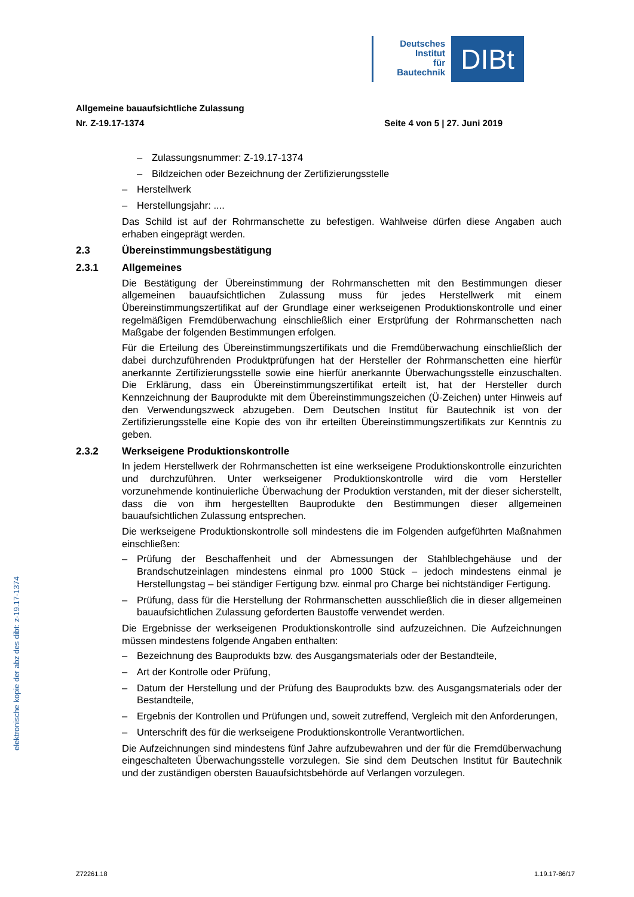Deutsches
Institut
für
Bautechnik
DIBt
Allgemeine bauaufsichtliche Zulassung
Nr. Z-19.17-1374 Seite 4 von 5 | 27. Juni 2019
– Zulassungsnummer: Z-19.17-1374
– Bildzeichen oder Bezeichnung der Zertifizierungsstelle
– Herstellwerk
– Herstellungsjahr: ....
Das Schild ist auf der Rohrmanschette zu befestigen. Wahlweise dürfen diese Angaben auch erhaben eingeprägt werden.
2.3 Übereinstimmungsbestätigung
2.3.1 Allgemeines
Die Bestätigung der Übereinstimmung der Rohrmanschetten mit den Bestimmungen dieser allgemeinen bauaufsichtlichen Zulassung muss für jedes Herstellwerk mit einem Übereinstimmungszertifikat auf der Grundlage einer werkseigenen Produktionskontrolle und einer regelmäßigen Fremdüberwachung einschließlich einer Erstprüfung der Rohrmanschetten nach Maßgabe der folgenden Bestimmungen erfolgen.
Für die Erteilung des Übereinstimmungszertifikats und die Fremdüberwachung einschließlich der dabei durchzuführenden Produktprüfungen hat der Hersteller der Rohrmanschetten eine hierfür anerkannte Zertifizierungsstelle sowie eine hierfür anerkannte Überwachungsstelle einzuschalten. Die Erklärung, dass ein Übereinstimmungszertifikat erteilt ist, hat der Hersteller durch Kennzeichnung der Bauprodukte mit dem Übereinstimmungszeichen (Ü-Zeichen) unter Hinweis auf den Verwendungszweck abzugeben. Dem Deutschen Institut für Bautechnik ist von der Zertifizierungsstelle eine Kopie des von ihr erteilten Übereinstimmungszertifikats zur Kenntnis zu geben.
2.3.2 Werkseigene Produktionskontrolle
In jedem Herstellwerk der Rohrmanschetten ist eine werkseigene Produktionskontrolle einzurichten und durchzuführen. Unter werkseigener Produktionskontrolle wird die vom Hersteller vorzunehmende kontinuierliche Überwachung der Produktion verstanden, mit der dieser sicherstellt, dass die von ihm hergestellten Bauprodukte den Bestimmungen dieser allgemeinen bauaufsichtlichen Zulassung entsprechen.
Die werkseigene Produktionskontrolle soll mindestens die im Folgenden aufgeführten Maßnahmen einschließen:
– Prüfung der Beschaffenheit und der Abmessungen der Stahlblechgehäuse und der Brandschutzeinlagen mindestens einmal pro 1000 Stück – jedoch mindestens einmal je Herstellungstag – bei ständiger Fertigung bzw. einmal pro Charge bei nichtständiger Fertigung.
– Prüfung, dass für die Herstellung der Rohrmanschetten ausschließlich die in dieser allgemeinen bauaufsichtlichen Zulassung geforderten Baustoffe verwendet werden.
Die Ergebnisse der werkseigenen Produktionskontrolle sind aufzuzeichnen. Die Aufzeichnungen müssen mindestens folgende Angaben enthalten:
– Bezeichnung des Bauprodukts bzw. des Ausgangsmaterials oder der Bestandteile,
– Art der Kontrolle oder Prüfung,
– Datum der Herstellung und der Prüfung des Bauprodukts bzw. des Ausgangsmaterials oder der Bestandteile,
– Ergebnis der Kontrollen und Prüfungen und, soweit zutreffend, Vergleich mit den Anforderungen,
– Unterschrift des für die werkseigene Produktionskontrolle Verantwortlichen.
Die Aufzeichnungen sind mindestens fünf Jahre aufzubewahren und der für die Fremdüberwachung eingeschalteten Überwachungsstelle vorzulegen. Sie sind dem Deutschen Institut für Bautechnik und der zuständigen obersten Bauaufsichtsbehörde auf Verlangen vorzulegen.
elektronische kopie der abz des dibt: z-19.17-1374
Z72261.18 1.19.17-86/17